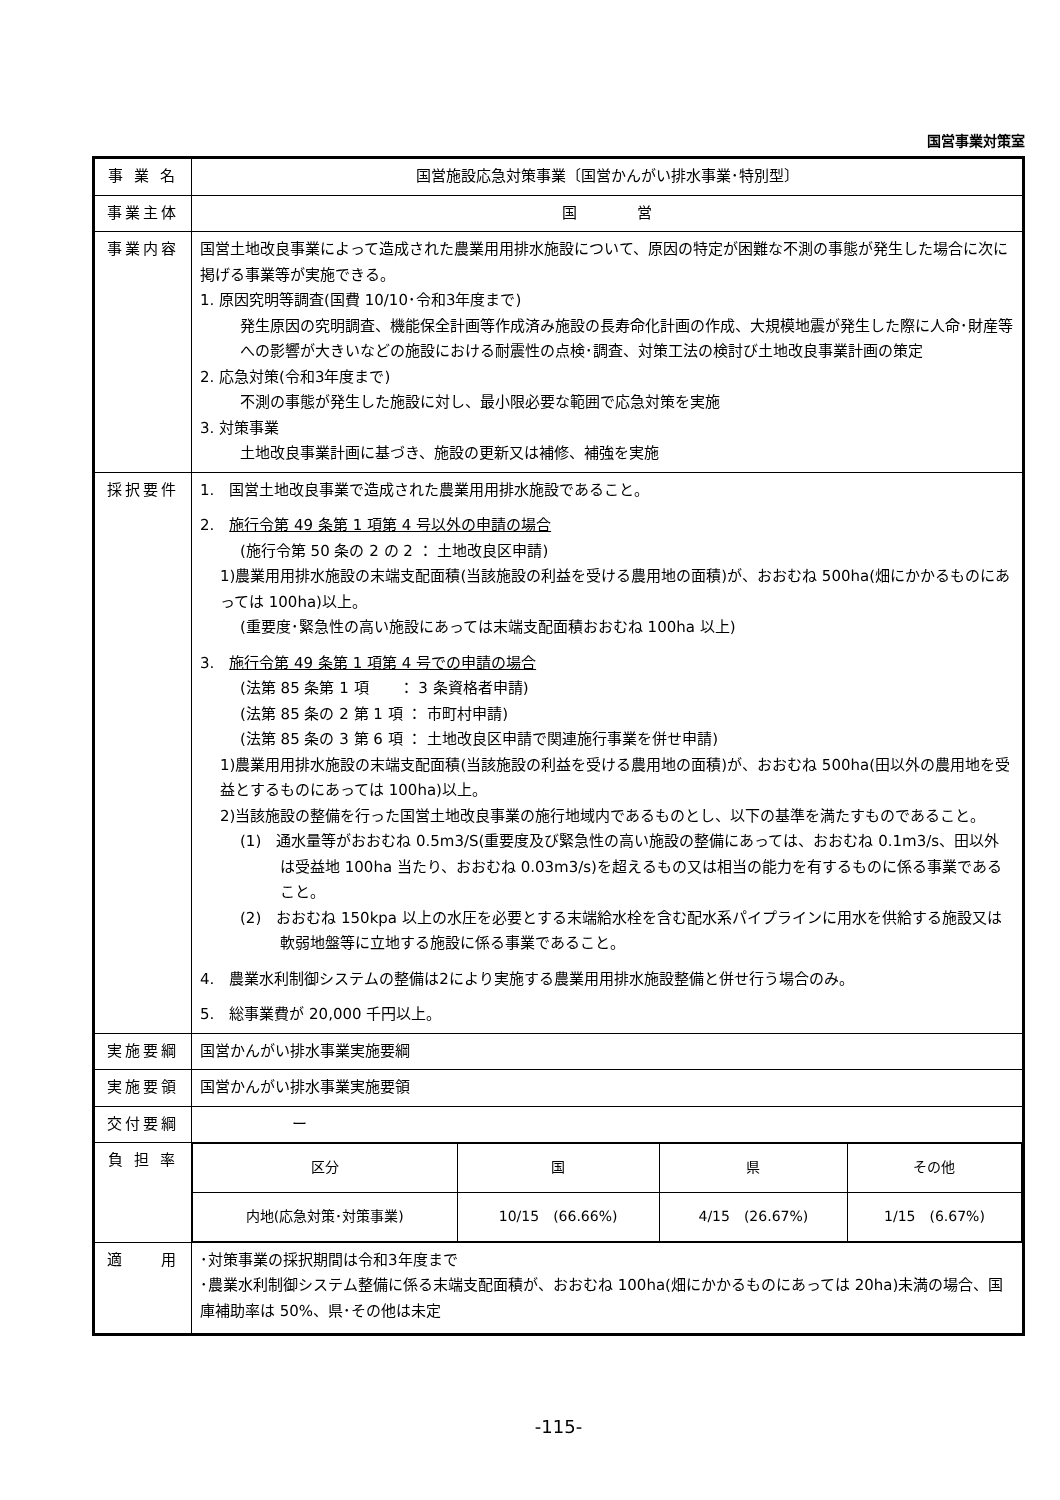国営事業対策室
| 事 業 名 | 国営施設応急対策事業〔国営かんがい排水事業･特別型〕 |
| 事業主体 | 国 営 |
| 事業内容 | 国営土地改良事業によって造成された農業用用排水施設について、原因の特定が困難な不測の事態が発生した場合に次に掲げる事業等が実施できる。 1. 原因究明等調査(国費 10/10･令和3年度まで) 発生原因の究明調査、機能保全計画等作成済み施設の長寿命化計画の作成、大規模地震が発生した際に人命･財産等への影響が大きいなどの施設における耐震性の点検･調査、対策工法の検討び土地改良事業計画の策定 2. 応急対策(令和3年度まで) 不測の事態が発生した施設に対し、最小限必要な範囲で応急対策を実施 3. 対策事業 土地改良事業計画に基づき、施設の更新又は補修、補強を実施 |
| 採択要件 | 1. 国営土地改良事業で造成された農業用用排水施設であること。 2. 施行令第 49 条第 1 項第 4 号以外の申請の場合 (施行令第 50 条の 2 の 2 ： 土地改良区申請) 1)農業用用排水施設の末端支配面積(当該施設の利益を受ける農用地の面積)が、おおむね 500ha(畑にかかるものにあっては 100ha)以上。 (重要度･緊急性の高い施設にあっては末端支配面積おおむね 100ha 以上) 3. 施行令第 49 条第 1 項第 4 号での申請の場合 (法第 85 条第 1 項 ： 3 条資格者申請) (法第 85 条の 2 第 1 項 ： 市町村申請) (法第 85 条の 3 第 6 項 ： 土地改良区申請で関連施行事業を併せ申請) 1)農業用用排水施設の末端支配面積(当該施設の利益を受ける農用地の面積)が、おおむね 500ha(田以外の農用地を受益とするものにあっては 100ha)以上。 2)当該施設の整備を行った国営土地改良事業の施行地域内であるものとし、以下の基準を満たすものであること。 (1) 通水量等がおおむね 0.5m3/S(重要度及び緊急性の高い施設の整備にあっては、おおむね 0.1m3/s、田以外は受益地 100ha 当たり、おおむね 0.03m3/s)を超えるもの又は相当の能力を有するものに係る事業であること。 (2) おおむね 150kpa 以上の水圧を必要とする末端給水栓を含む配水系パイプラインに用水を供給する施設又は軟弱地盤等に立地する施設に係る事業であること。 4. 農業水利制御システムの整備は2により実施する農業用用排水施設整備と併せ行う場合のみ。 5. 総事業費が 20,000 千円以上。 |
| 実施要綱 | 国営かんがい排水事業実施要綱 |
| 実施要領 | 国営かんがい排水事業実施要領 |
| 交付要綱 | ー |
| 負 担 率 | / 区分 / 国 / 県 / その他 / / --- / --- / --- / --- / / 内地(応急対策･対策事業) / 10/15 (66.66%) / 4/15 (26.67%) / 1/15 (6.67%) / |
| 適 用 | ･対策事業の採択期間は令和3年度まで ･農業水利制御システム整備に係る末端支配面積が、おおむね 100ha(畑にかかるものにあっては 20ha)未満の場合、国庫補助率は 50%、県･その他は未定 |
-115-